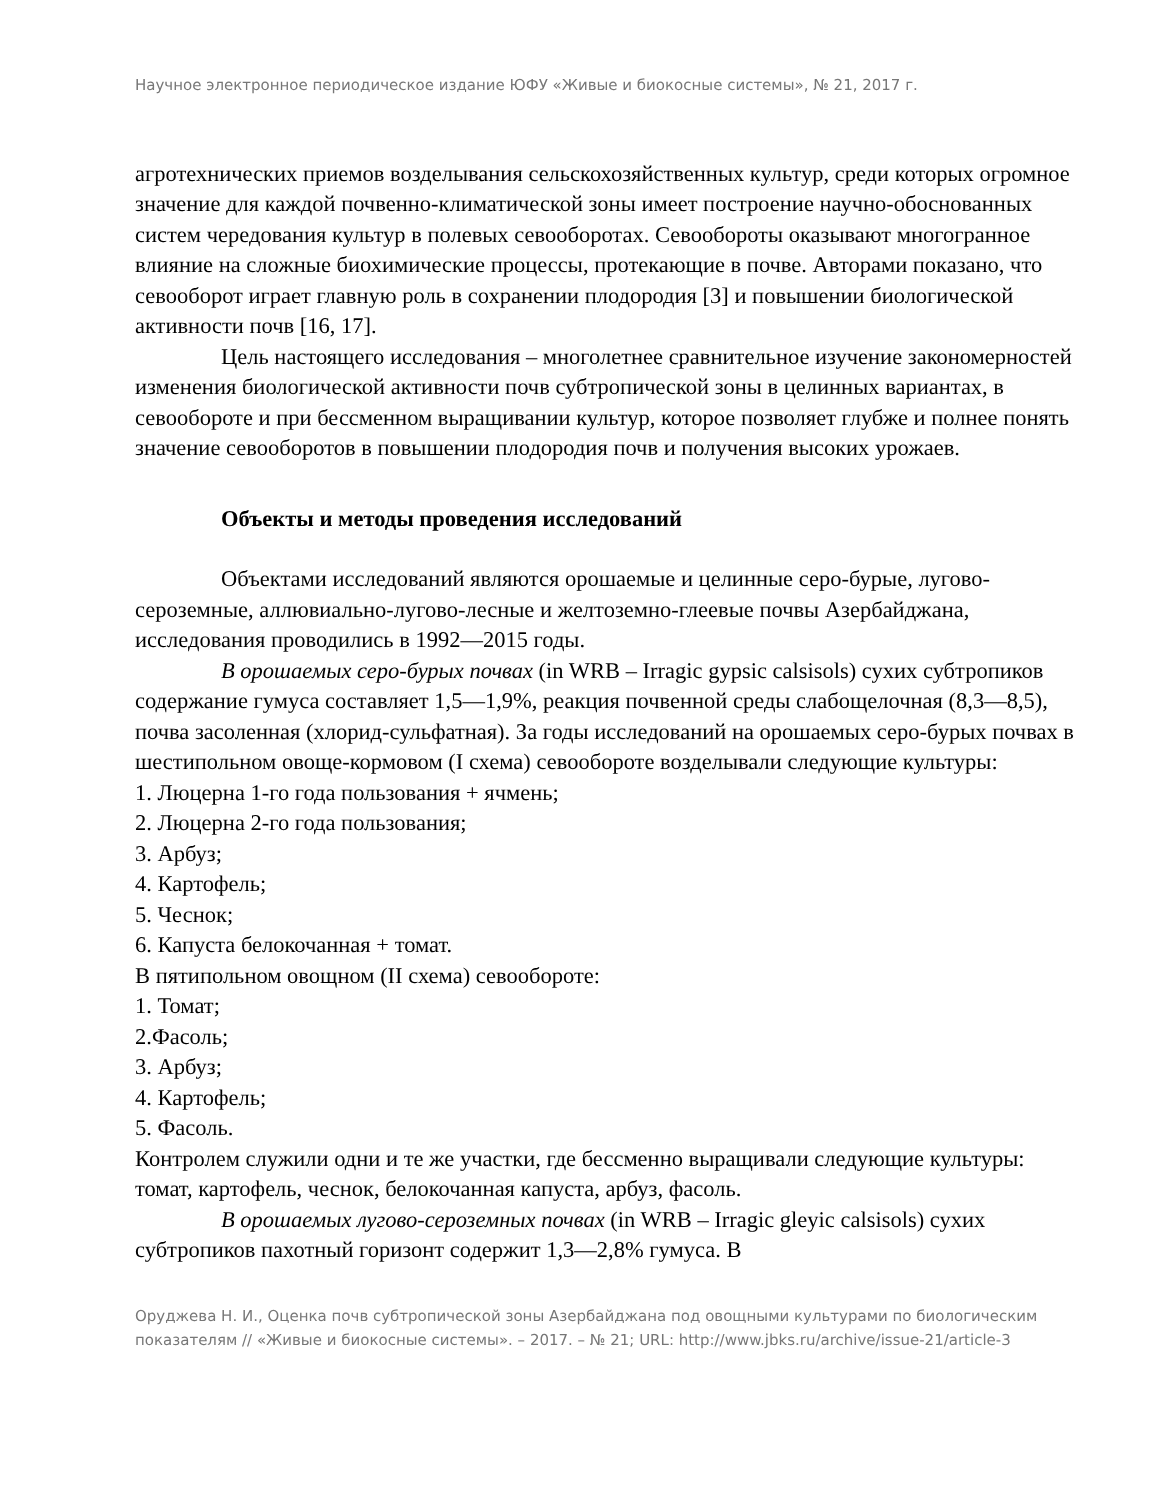Научное электронное периодическое издание ЮФУ «Живые и биокосные системы», № 21, 2017 г.
агротехнических приемов возделывания сельскохозяйственных культур, среди которых огромное значение для каждой почвенно-климатической зоны имеет построение научно-обоснованных систем чередования культур в полевых севооборотах. Севообороты оказывают многогранное влияние на сложные биохимические процессы, протекающие в почве. Авторами показано, что севооборот играет главную роль в сохранении плодородия [3] и повышении биологической активности почв [16, 17].
Цель настоящего исследования – многолетнее сравнительное изучение закономерностей изменения биологической активности почв субтропической зоны в целинных вариантах, в севообороте и при бессменном выращивании культур, которое позволяет глубже и полнее понять значение севооборотов в повышении плодородия почв и получения высоких урожаев.
Объекты и методы проведения исследований
Объектами исследований являются орошаемые и целинные серо-бурые, лугово-сероземные, аллювиально-лугово-лесные и желтоземно-глеевые почвы Азербайджана, исследования проводились в 1992—2015 годы.
В орошаемых серо-бурых почвах (in WRB – Irragic gypsic calsisols) сухих субтропиков содержание гумуса составляет 1,5—1,9%, реакция почвенной среды слабощелочная (8,3—8,5), почва засоленная (хлорид-сульфатная). За годы исследований на орошаемых серо-бурых почвах в шестипольном овоще-кормовом (I схема) севообороте возделывали следующие культуры:
1. Люцерна 1-го года пользования + ячмень;
2. Люцерна 2-го года пользования;
3. Арбуз;
4. Картофель;
5. Чеснок;
6. Капуста белокочанная + томат.
В пятипольном овощном (II схема) севообороте:
1. Томат;
2.Фасоль;
3. Арбуз;
4. Картофель;
5. Фасоль.
Контролем служили одни и те же участки, где бессменно выращивали следующие культуры: томат, картофель, чеснок, белокочанная капуста, арбуз, фасоль.
В орошаемых лугово-сероземных почвах (in WRB – Irragic gleyic calsisols) сухих субтропиков пахотный горизонт содержит 1,3—2,8% гумуса. В
Оруджева Н. И., Оценка почв субтропической зоны Азербайджана под овощными культурами по биологическим показателям // «Живые и биокосные системы». – 2017. – № 21; URL: http://www.jbks.ru/archive/issue-21/article-3